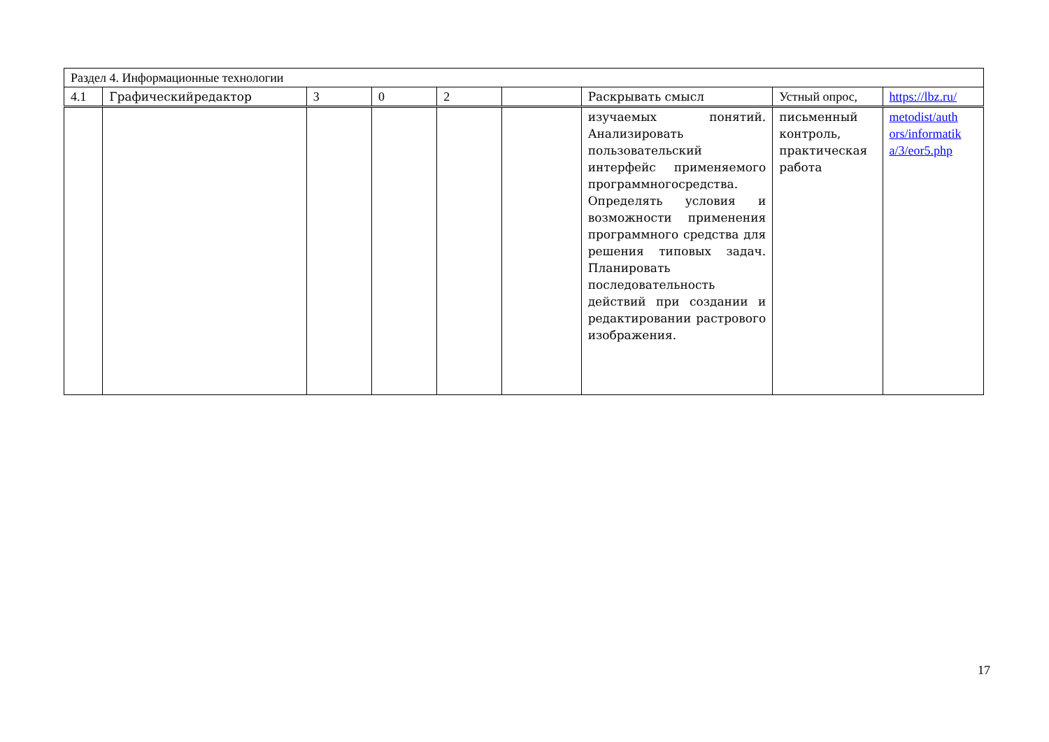| Раздел 4. Информационные технологии | | | | | | | | |
| 4.1 | Графическийредактор | 3 | 0 | 2 | | Раскрывать смысл | Устный опрос, | https://lbz.ru/ |
| | | | | | | изучаемых понятий. Анализировать пользовательский интерфейс применяемого программногосредства. Определять условия и возможности применения программного средства для решения типовых задач. Планировать последовательность действий при создании и редактировании растрового изображения. | письменный контроль, практическая работа | metodist/auth ors/informatik a/3/eor5.php |
17